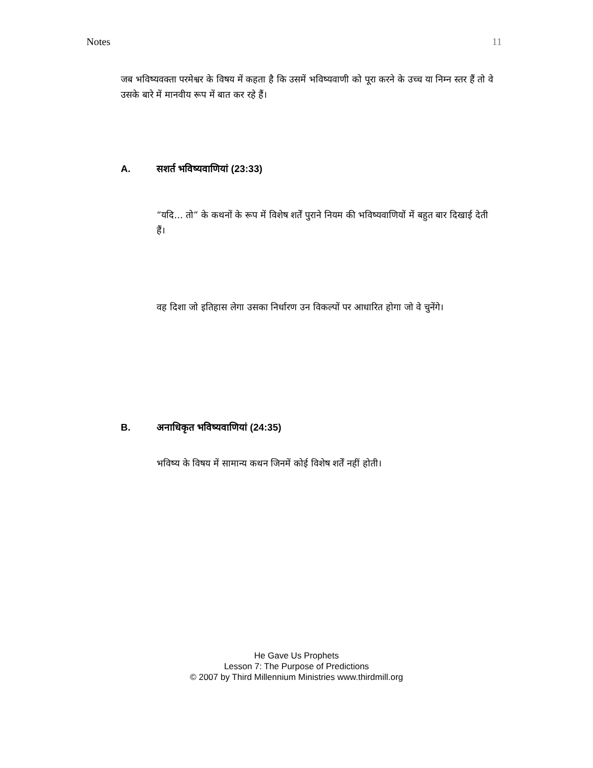Notes 11
जब भविष्यवक्ता परमेश्वर के विषय में कहता है कि उसमें भविष्यवाणी को पूरा करने के उच्च या निम्न स्तर हैं तो वे उसके बारे में मानवीय रूप में बात कर रहे हैं।
A. सशर्त भविष्यवाणियां (23:33)
“यदि... तो” के कथनों के रूप में विशेष शर्तें पुराने नियम की भविष्यवाणियों में बहुत बार दिखाई देती हैं।
वह दिशा जो इतिहास लेगा उसका निर्धारण उन विकल्पों पर आधारित होगा जो वे चुनेंगे।
B. अनाधिकृत भविष्यवाणियां (24:35)
भविष्य के विषय में सामान्य कथन जिनमें कोई विशेष शर्तें नहीं होती।
He Gave Us Prophets
Lesson 7: The Purpose of Predictions
© 2007 by Third Millennium Ministries www.thirdmill.org